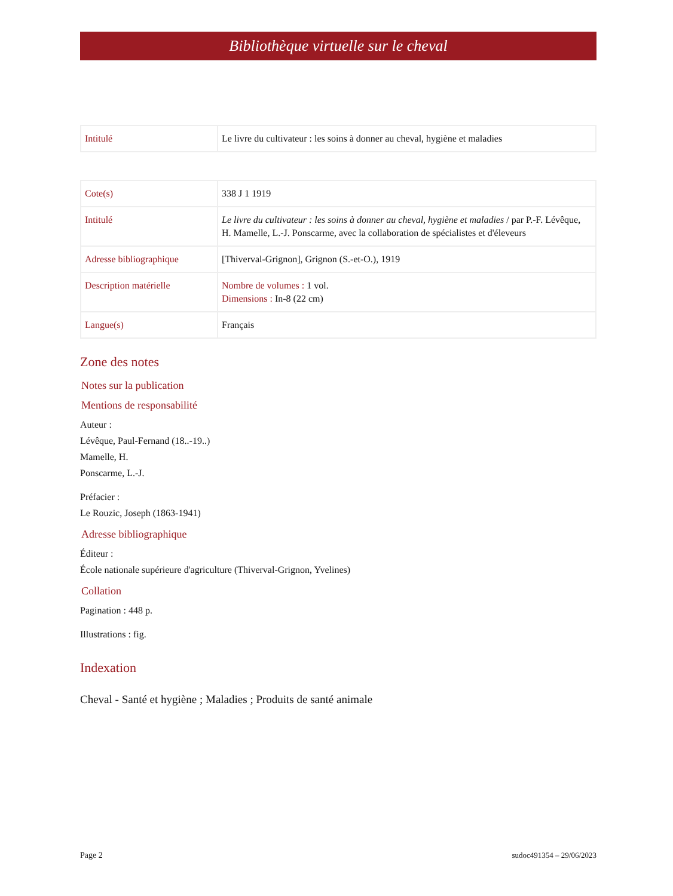Bibliothèque virtuelle sur le cheval
| Intitulé | Le livre du cultivateur : les soins à donner au cheval, hygiène et maladies |
| Cote(s) | 338 J 1 1919 |
| Intitulé | Le livre du cultivateur : les soins à donner au cheval, hygiène et maladies / par P.-F. Lévêque, H. Mamelle, L.-J. Ponscarme, avec la collaboration de spécialistes et d'éleveurs |
| Adresse bibliographique | [Thiverval-Grignon], Grignon (S.-et-O.), 1919 |
| Description matérielle | Nombre de volumes : 1 vol. Dimensions : In-8 (22 cm) |
| Langue(s) | Français |
Zone des notes
Notes sur la publication
Mentions de responsabilité
Auteur :
Lévêque, Paul-Fernand (18..-19..)
Mamelle, H.
Ponscarme, L.-J.
Préfacier :
Le Rouzic, Joseph (1863-1941)
Adresse bibliographique
Éditeur :
École nationale supérieure d'agriculture (Thiverval-Grignon, Yvelines)
Collation
Pagination : 448 p.
Illustrations : fig.
Indexation
Cheval - Santé et hygiène ; Maladies ; Produits de santé animale
Page 2 sudoc491354 – 29/06/2023